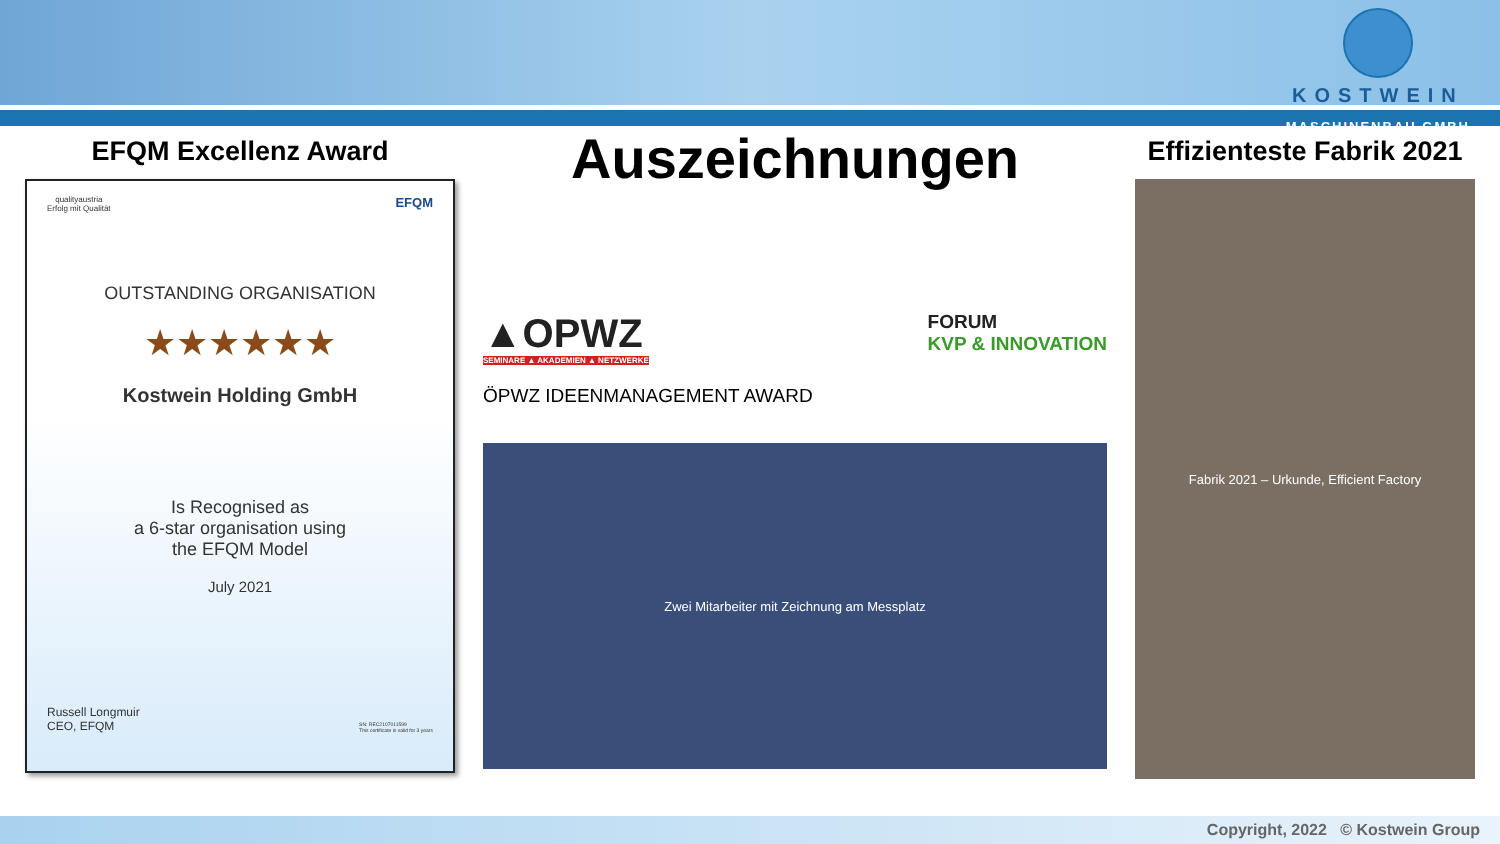KOSTWEIN
MASCHINENBAU GMBH
EFQM Excellenz Award
qualityaustria
Erfolg mit Qualität EFQM
OUTSTANDING ORGANISATION
★★★★★★
Kostwein Holding GmbH
Is Recognised as
a 6-star organisation using
the EFQM Model
July 2021
Russell Longmuir
CEO, EFQM SN: REC2107011599
This certificate is valid for 3 years
Auszeichnungen
▲OPWZ
SEMINARE ▲ AKADEMIEN ▲ NETZWERKE
FORUM
KVP & INNOVATION
ÖPWZ IDEENMANAGEMENT AWARD
Zwei Mitarbeiter mit Zeichnung am Messplatz
Effizienteste Fabrik 2021
Fabrik 2021 – Urkunde, Efficient Factory
Copyright, 2022 © Kostwein Group